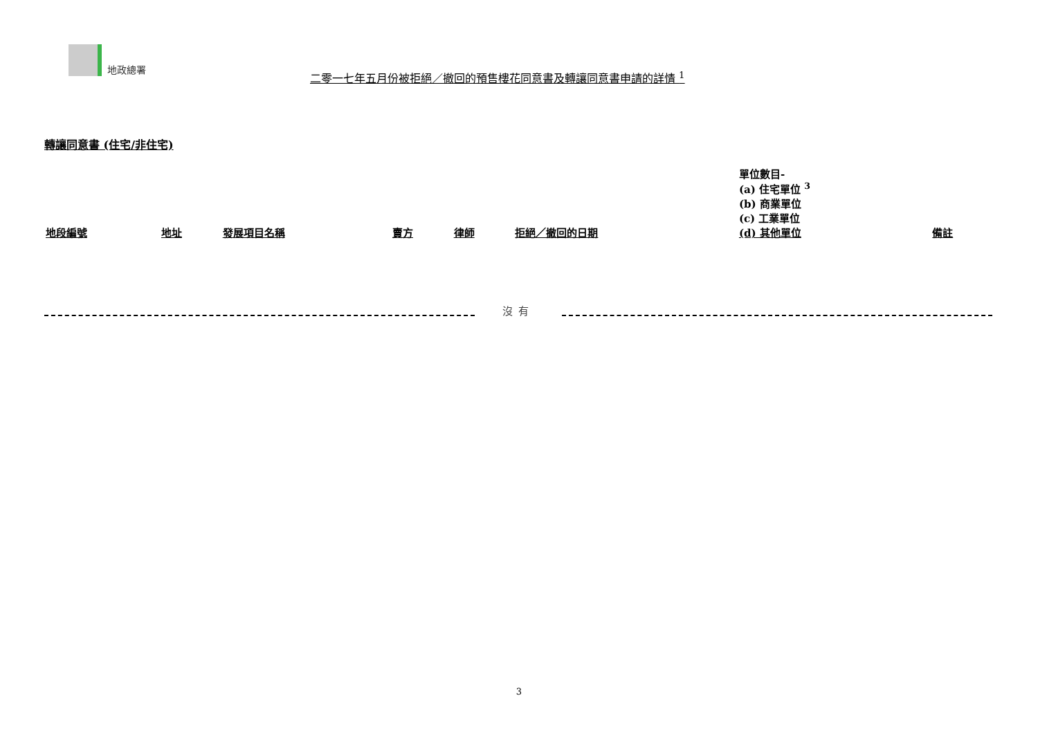地政總署
二零一七年五月份被拒絕／撤回的預售樓花同意書及轉讓同意書申請的詳情 <sup>1</sup>
轉讓同意書 (住宅/非住宅)
| 地段編號 | 地址 | 發展項目名稱 | 賣方 | 律師 | 拒絕／撤回的日期 | 單位數目- (a) 住宅單位 <sup>3</sup> (b) 商業單位 (c) 工業單位 (d) 其他單位 | 備註 |
| --- | --- | --- | --- | --- | --- | --- | --- |
沒有
3